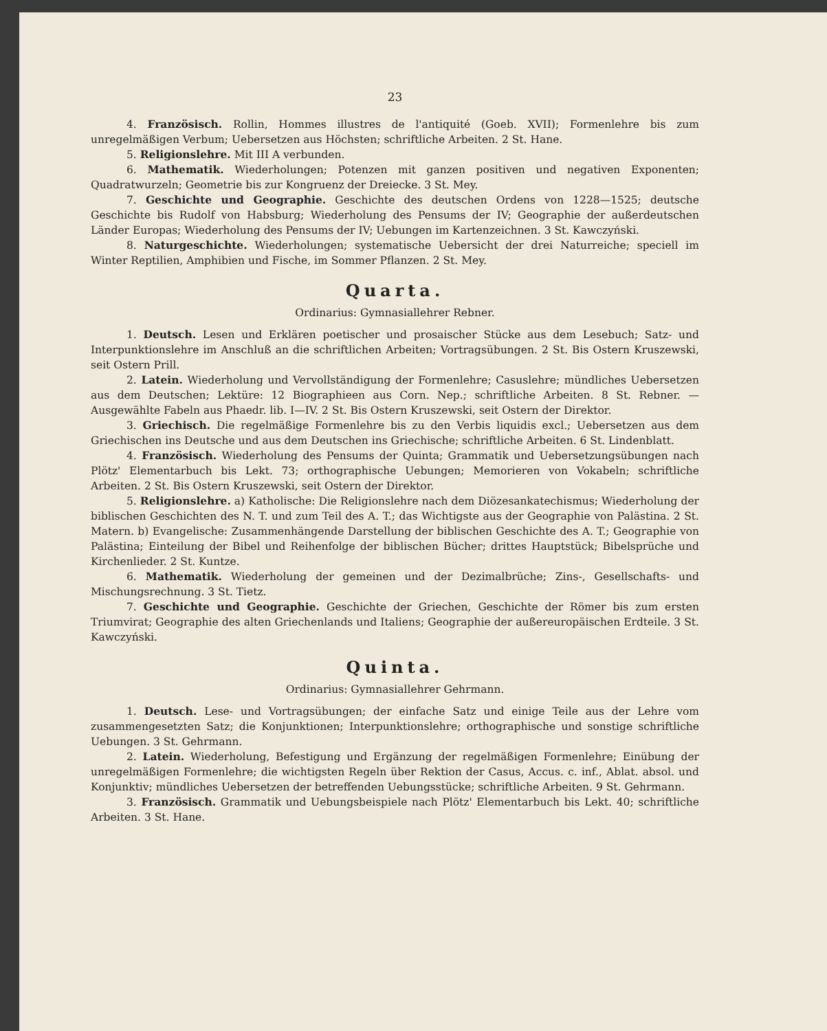23
4. Französisch. Rollin, Hommes illustres de l'antiquité (Goeb. XVII); Formenlehre bis zum unregelmäßigen Verbum; Uebersetzen aus Höchsten; schriftliche Arbeiten. 2 St. Hane.
5. Religionslehre. Mit III A verbunden.
6. Mathematik. Wiederholungen; Potenzen mit ganzen positiven und negativen Exponenten; Quadratwurzeln; Geometrie bis zur Kongruenz der Dreiecke. 3 St. Mey.
7. Geschichte und Geographie. Geschichte des deutschen Ordens von 1228—1525; deutsche Geschichte bis Rudolf von Habsburg; Wiederholung des Pensums der IV; Geographie der außerdeutschen Länder Europas; Wiederholung des Pensums der IV; Uebungen im Kartenzeichnen. 3 St. Kawczyński.
8. Naturgeschichte. Wiederholungen; systematische Uebersicht der drei Naturreiche; speciell im Winter Reptilien, Amphibien und Fische, im Sommer Pflanzen. 2 St. Mey.
Quarta.
Ordinarius: Gymnasiallehrer Rebner.
1. Deutsch. Lesen und Erklären poetischer und prosaischer Stücke aus dem Lesebuch; Satz- und Interpunktionslehre im Anschluß an die schriftlichen Arbeiten; Vortragsübungen. 2 St. Bis Ostern Kruszewski, seit Ostern Prill.
2. Latein. Wiederholung und Vervollständigung der Formenlehre; Casuslehre; mündliches Uebersetzen aus dem Deutschen; Lektüre: 12 Biographieen aus Corn. Nep.; schriftliche Arbeiten. 8 St. Rebner. — Ausgewählte Fabeln aus Phaedr. lib. I—IV. 2 St. Bis Ostern Kruszewski, seit Ostern der Direktor.
3. Griechisch. Die regelmäßige Formenlehre bis zu den Verbis liquidis excl.; Uebersetzen aus dem Griechischen ins Deutsche und aus dem Deutschen ins Griechische; schriftliche Arbeiten. 6 St. Lindenblatt.
4. Französisch. Wiederholung des Pensums der Quinta; Grammatik und Uebersetzungsübungen nach Plötz' Elementarbuch bis Lekt. 73; orthographische Uebungen; Memorieren von Vokabeln; schriftliche Arbeiten. 2 St. Bis Ostern Kruszewski, seit Ostern der Direktor.
5. Religionslehre. a) Katholische: Die Religionslehre nach dem Diözesankatechismus; Wiederholung der biblischen Geschichten des N. T. und zum Teil des A. T.; das Wichtigste aus der Geographie von Palästina. 2 St. Matern. b) Evangelische: Zusammenhängende Darstellung der biblischen Geschichte des A. T.; Geographie von Palästina; Einteilung der Bibel und Reihenfolge der biblischen Bücher; drittes Hauptstück; Bibelsprüche und Kirchenlieder. 2 St. Kuntze.
6. Mathematik. Wiederholung der gemeinen und der Dezimalbrüche; Zins-, Gesellschafts- und Mischungsrechnung. 3 St. Tietz.
7. Geschichte und Geographie. Geschichte der Griechen, Geschichte der Römer bis zum ersten Triumvirat; Geographie des alten Griechenlands und Italiens; Geographie der außereuropäischen Erdteile. 3 St. Kawczyński.
Quinta.
Ordinarius: Gymnasiallehrer Gehrmann.
1. Deutsch. Lese- und Vortragsübungen; der einfache Satz und einige Teile aus der Lehre vom zusammengesetzten Satz; die Konjunktionen; Interpunktionslehre; orthographische und sonstige schriftliche Uebungen. 3 St. Gehrmann.
2. Latein. Wiederholung, Befestigung und Ergänzung der regelmäßigen Formenlehre; Einübung der unregelmäßigen Formenlehre; die wichtigsten Regeln über Rektion der Casus, Accus. c. inf., Ablat. absol. und Konjunktiv; mündliches Uebersetzen der betreffenden Uebungsstücke; schriftliche Arbeiten. 9 St. Gehrmann.
3. Französisch. Grammatik und Uebungsbeispiele nach Plötz' Elementarbuch bis Lekt. 40; schriftliche Arbeiten. 3 St. Hane.